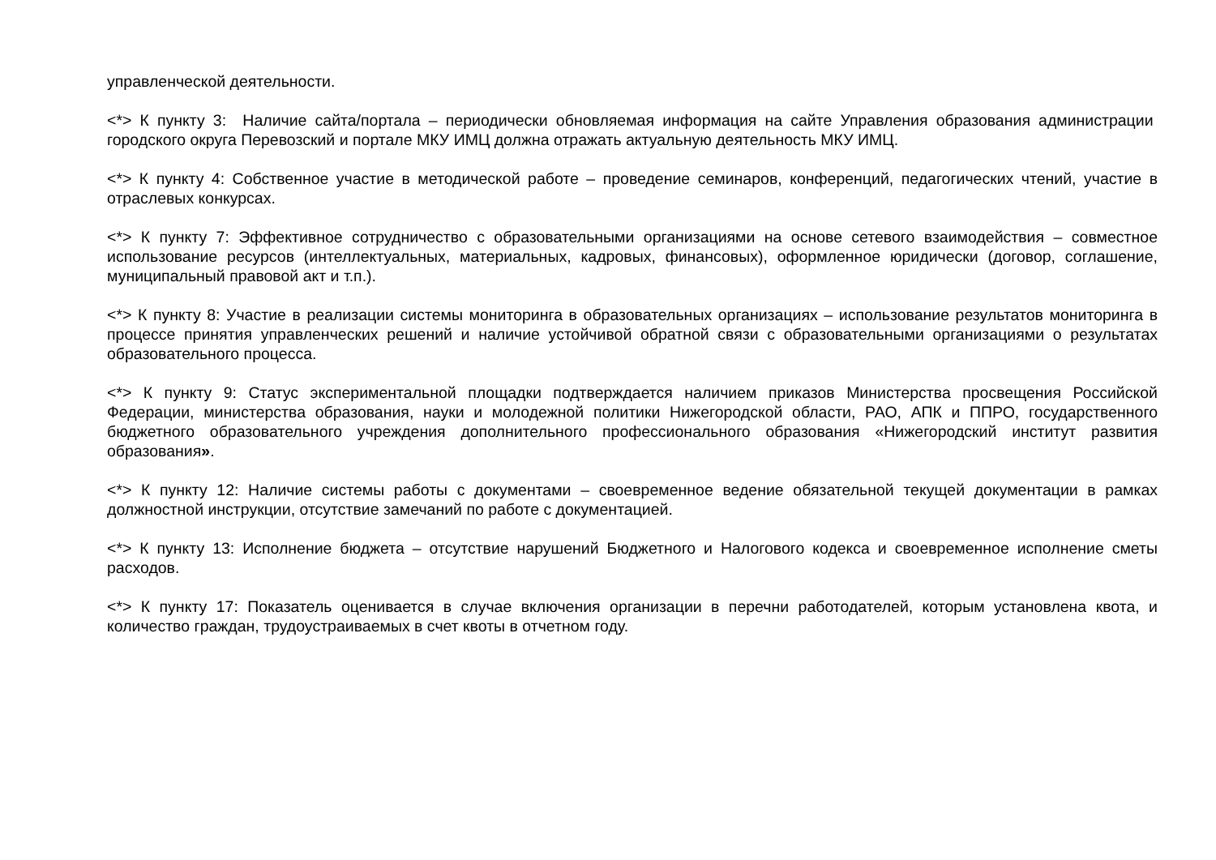управленческой деятельности.
<*> К пункту 3: Наличие сайта/портала – периодически обновляемая информация на сайте Управления образования администрации городского округа Перевозский и портале МКУ ИМЦ должна отражать актуальную деятельность МКУ ИМЦ.
<*> К пункту 4: Собственное участие в методической работе – проведение семинаров, конференций, педагогических чтений, участие в отраслевых конкурсах.
<*> К пункту 7: Эффективное сотрудничество с образовательными организациями на основе сетевого взаимодействия – совместное использование ресурсов (интеллектуальных, материальных, кадровых, финансовых), оформленное юридически (договор, соглашение, муниципальный правовой акт и т.п.).
<*> К пункту 8: Участие в реализации системы мониторинга в образовательных организациях – использование результатов мониторинга в процессе принятия управленческих решений и наличие устойчивой обратной связи с образовательными организациями о результатах образовательного процесса.
<*> К пункту 9: Статус экспериментальной площадки подтверждается наличием приказов Министерства просвещения Российской Федерации, министерства образования, науки и молодежной политики Нижегородской области, РАО, АПК и ППРО, государственного бюджетного образовательного учреждения дополнительного профессионального образования «Нижегородский институт развития образования».
<*> К пункту 12: Наличие системы работы с документами – своевременное ведение обязательной текущей документации в рамках должностной инструкции, отсутствие замечаний по работе с документацией.
<*> К пункту 13: Исполнение бюджета – отсутствие нарушений Бюджетного и Налогового кодекса и своевременное исполнение сметы расходов.
<*> К пункту 17: Показатель оценивается в случае включения организации в перечни работодателей, которым установлена квота, и количество граждан, трудоустраиваемых в счет квоты в отчетном году.